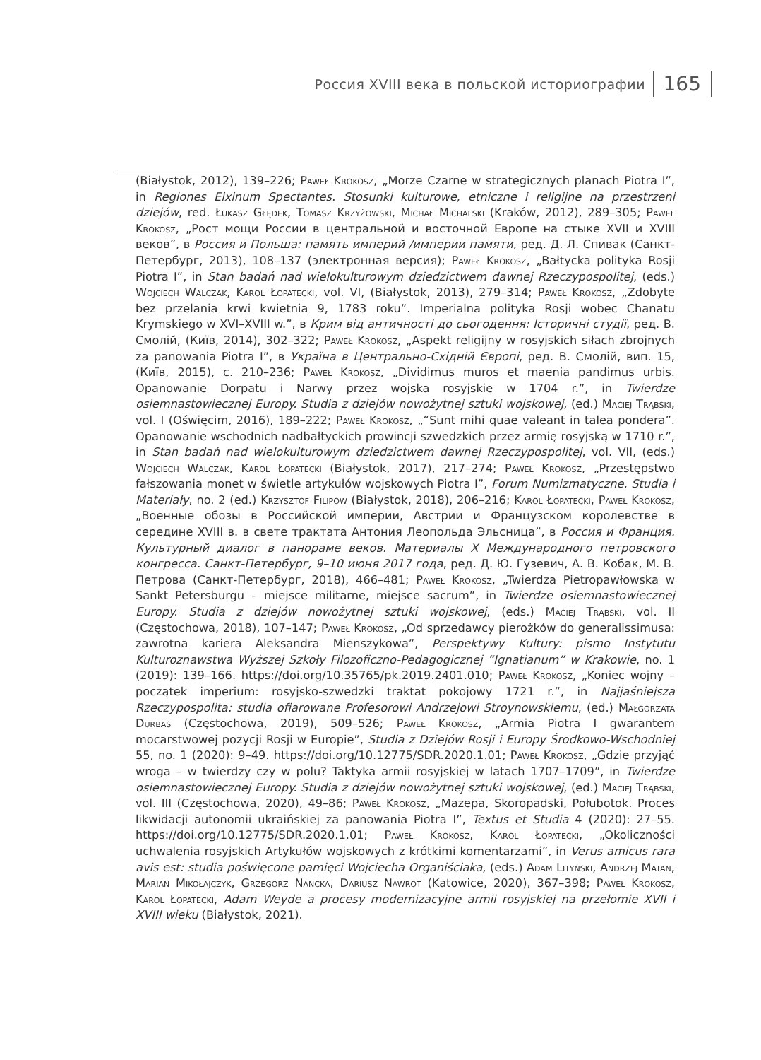Россия XVIII века в польской историографии
165
(Białystok, 2012), 139–226; Paweł Krokosz, „Morze Czarne w strategicznych planach Piotra I”, in Regiones Eixinum Spectantes. Stosunki kulturowe, etniczne i religijne na przestrzeni dziejów, red. Łukasz Głędek, Tomasz Krzyżowski, Michał Michalski (Kraków, 2012), 289–305; Paweł Krokosz, „Рост мощи России в центральной и восточной Европе на стыке XVII и XVIII веков”, в Россия и Польша: память империй /империи памяти, ред. Д. Л. Спивак (Санкт-Петербург, 2013), 108–137 (электронная версия); Paweł Krokosz, „Bałtycka polityka Rosji Piotra I”, in Stan badań nad wielokulturowym dziedzictwem dawnej Rzeczypospolitej, (eds.) Wojciech Walczak, Karol Łopatecki, vol. VI, (Białystok, 2013), 279–314; Paweł Krokosz, „Zdobyte bez przelania krwi kwietnia 9, 1783 roku”. Imperialna polityka Rosji wobec Chanatu Krymskiego w XVI–XVIII w.”, в Крим від античності до сьогодення: Історичні студії, ред. В. Смолій, (Київ, 2014), 302–322; Paweł Krokosz, „Aspekt religijny w rosyjskich siłach zbrojnych za panowania Piotra I”, в Україна в Центрально-Східній Європі, ред. В. Смолій, вип. 15, (Київ, 2015), с. 210–236; Paweł Krokosz, „Dividimus muros et maenia pandimus urbis. Opanowanie Dorpatu i Narwy przez wojska rosyjskie w 1704 r.”, in Twierdze osiemnastowiecznej Europy. Studia z dziejów nowożytnej sztuki wojskowej, (ed.) Maciej Trąbski, vol. I (Oświęcim, 2016), 189–222; Paweł Krokosz, „“Sunt mihi quae valeant in talea pondera”. Opanowanie wschodnich nadbałtyckich prowincji szwedzkich przez armię rosyjską w 1710 r.”, in Stan badań nad wielokulturowym dziedzictwem dawnej Rzeczypospolitej, vol. VII, (eds.) Wojciech Walczak, Karol Łopatecki (Białystok, 2017), 217–274; Paweł Krokosz, „Przestępstwo fałszowania monet w świetle artykułów wojskowych Piotra I”, Forum Numizmatyczne. Studia i Materiały, no. 2 (ed.) Krzysztof Filipow (Białystok, 2018), 206–216; Karol Łopatecki, Paweł Krokosz, „Военные обозы в Российской империи, Австрии и Французском королевстве в середине XVIII в. в свете трактата Антония Леопольда Эльсница”, в Россия и Франция. Культурный диалог в панораме веков. Материалы X Международного петровского конгресса. Санкт-Петербург, 9–10 июня 2017 года, ред. Д. Ю. Гузевич, А. В. Кобак, М. В. Петрова (Санкт-Петербург, 2018), 466–481; Paweł Krokosz, „Twierdza Pietropawłowska w Sankt Petersburgu – miejsce militarne, miejsce sacrum”, in Twierdze osiemnastowiecznej Europy. Studia z dziejów nowożytnej sztuki wojskowej, (eds.) Maciej Trąbski, vol. II (Częstochowa, 2018), 107–147; Paweł Krokosz, „Od sprzedawcy pierożków do generalissimusa: zawrotna kariera Aleksandra Mienszykowa”, Perspektywy Kultury: pismo Instytutu Kulturoznawstwa Wyższej Szkoły Filozoficzno-Pedagogicznej “Ignatianum” w Krakowie, no. 1 (2019): 139–166. https://doi.org/10.35765/pk.2019.2401.010; Paweł Krokosz, „Koniec wojny – początek imperium: rosyjsko-szwedzki traktat pokojowy 1721 r.”, in Najjaśniejsza Rzeczypospolita: studia ofiarowane Profesorowi Andrzejowi Stroynowskiemu, (ed.) Małgorzata Durbas (Częstochowa, 2019), 509–526; Paweł Krokosz, „Armia Piotra I gwarantem mocarstwowej pozycji Rosji w Europie”, Studia z Dziejów Rosji i Europy Środkowo-Wschodniej 55, no. 1 (2020): 9–49. https://doi.org/10.12775/SDR.2020.1.01; Paweł Krokosz, „Gdzie przyjąć wroga – w twierdzy czy w polu? Taktyka armii rosyjskiej w latach 1707–1709”, in Twierdze osiemnastowiecznej Europy. Studia z dziejów nowożytnej sztuki wojskowej, (ed.) Maciej Trąbski, vol. III (Częstochowa, 2020), 49–86; Paweł Krokosz, „Mazepa, Skoropadski, Połubotok. Proces likwidacji autonomii ukraińskiej za panowania Piotra I”, Textus et Studia 4 (2020): 27–55. https://doi.org/10.12775/SDR.2020.1.01; Paweł Krokosz, Karol Łopatecki, „Okoliczności uchwalenia rosyjskich Artykułów wojskowych z krótkimi komentarzami”, in Verus amicus rara avis est: studia poświęcone pamięci Wojciecha Organiściaka, (eds.) Adam Lityński, Andrzej Matan, Marian Mikołajczyk, Grzegorz Nancka, Dariusz Nawrot (Katowice, 2020), 367–398; Paweł Krokosz, Karol Łopatecki, Adam Weyde a procesy modernizacyjne armii rosyjskiej na przełomie XVII i XVIII wieku (Białystok, 2021).